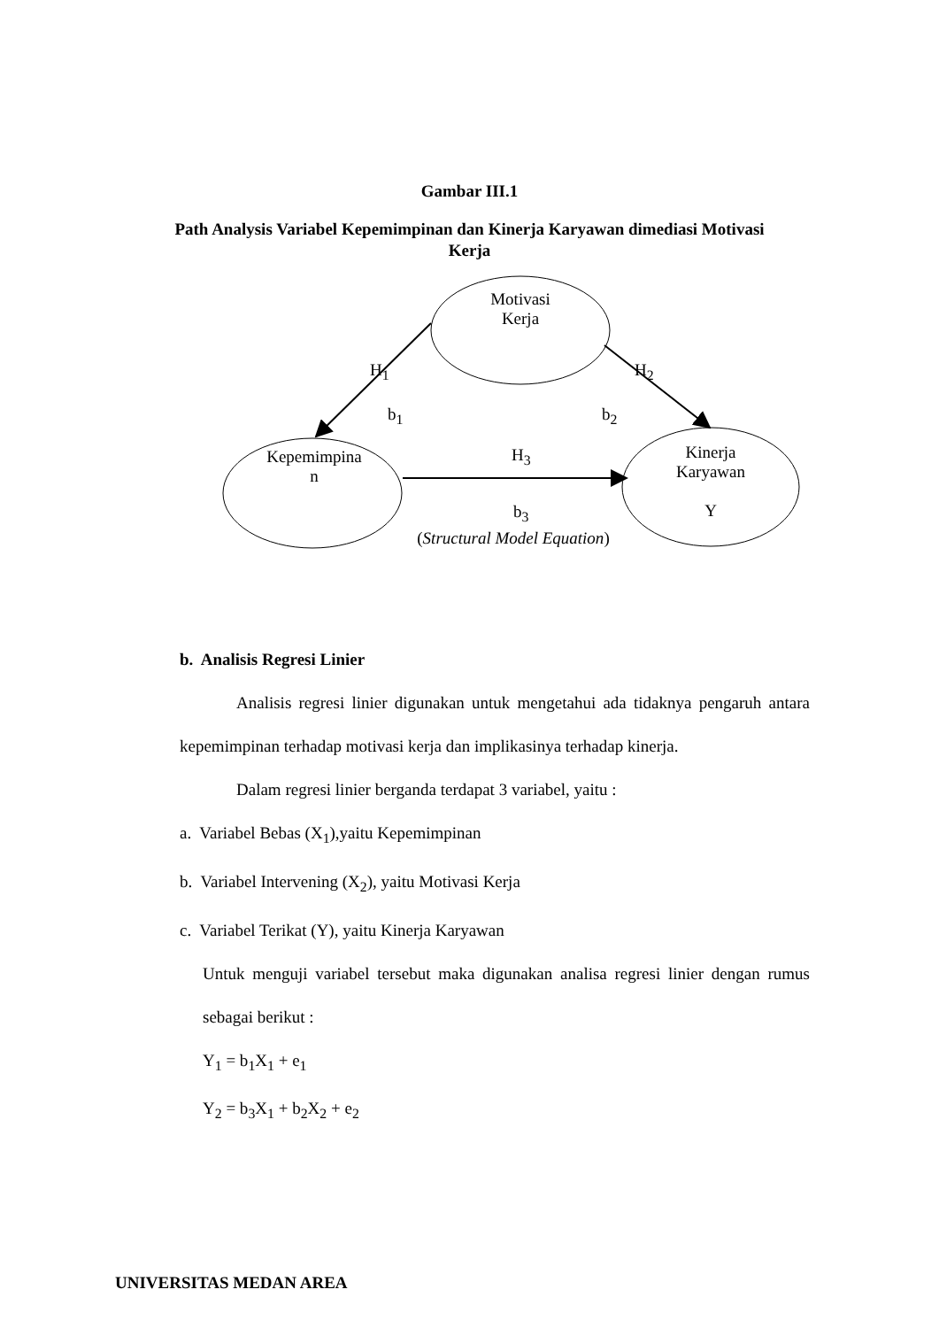Gambar III.1
Path Analysis Variabel Kepemimpinan dan Kinerja Karyawan dimediasi Motivasi Kerja
Motivasi
Kerja
H<sub>1</sub> H<sub>2</sub>
b<sub>1</sub> b<sub>2</sub>
Kepemimpina
n
H<sub>3</sub>
b<sub>3</sub>
Kinerja
Karyawan
Y
(Structural Model Equation)
b. Analisis Regresi Linier
Analisis regresi linier digunakan untuk mengetahui ada tidaknya pengaruh antara kepemimpinan terhadap motivasi kerja dan implikasinya terhadap kinerja.
Dalam regresi linier berganda terdapat 3 variabel, yaitu :
a. Variabel Bebas (X<sub>1</sub>),yaitu Kepemimpinan
b. Variabel Intervening (X<sub>2</sub>), yaitu Motivasi Kerja
c. Variabel Terikat (Y), yaitu Kinerja Karyawan
Untuk menguji variabel tersebut maka digunakan analisa regresi linier dengan rumus sebagai berikut :
Y<sub>1</sub> = b<sub>1</sub>X<sub>1</sub> + e<sub>1</sub>
Y<sub>2</sub> = b<sub>3</sub>X<sub>1</sub> + b<sub>2</sub>X<sub>2</sub> + e<sub>2</sub>
UNIVERSITAS MEDAN AREA